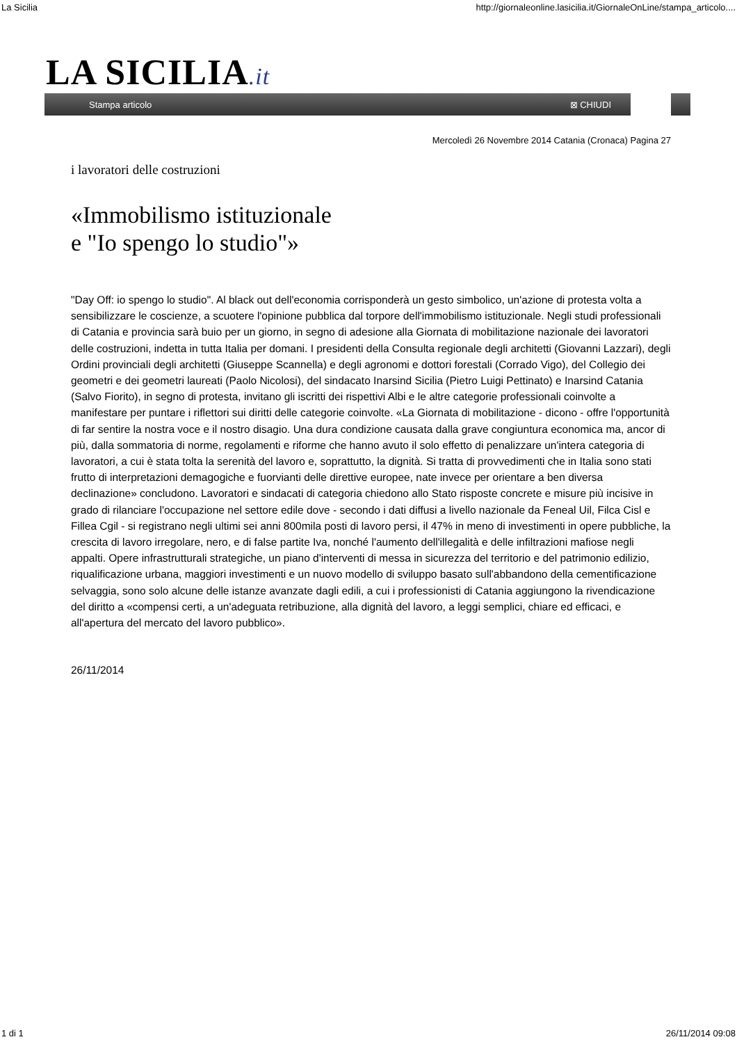La Sicilia http://giornaleonline.lasicilia.it/GiornaleOnLine/stampa_articolo....
LA SICILIA.it
Stampa articolo ⊠ CHIUDI
Mercoledì 26 Novembre 2014 Catania (Cronaca) Pagina 27
i lavoratori delle costruzioni
«Immobilismo istituzionale
e "Io spengo lo studio"»
"Day Off: io spengo lo studio". Al black out dell'economia corrisponderà un gesto simbolico, un'azione di protesta volta a sensibilizzare le coscienze, a scuotere l'opinione pubblica dal torpore dell'immobilismo istituzionale. Negli studi professionali di Catania e provincia sarà buio per un giorno, in segno di adesione alla Giornata di mobilitazione nazionale dei lavoratori delle costruzioni, indetta in tutta Italia per domani. I presidenti della Consulta regionale degli architetti (Giovanni Lazzari), degli Ordini provinciali degli architetti (Giuseppe Scannella) e degli agronomi e dottori forestali (Corrado Vigo), del Collegio dei geometri e dei geometri laureati (Paolo Nicolosi), del sindacato Inarsind Sicilia (Pietro Luigi Pettinato) e Inarsind Catania (Salvo Fiorito), in segno di protesta, invitano gli iscritti dei rispettivi Albi e le altre categorie professionali coinvolte a manifestare per puntare i riflettori sui diritti delle categorie coinvolte. «La Giornata di mobilitazione - dicono - offre l'opportunità di far sentire la nostra voce e il nostro disagio. Una dura condizione causata dalla grave congiuntura economica ma, ancor di più, dalla sommatoria di norme, regolamenti e riforme che hanno avuto il solo effetto di penalizzare un'intera categoria di lavoratori, a cui è stata tolta la serenità del lavoro e, soprattutto, la dignità. Si tratta di provvedimenti che in Italia sono stati frutto di interpretazioni demagogiche e fuorvianti delle direttive europee, nate invece per orientare a ben diversa declinazione» concludono. Lavoratori e sindacati di categoria chiedono allo Stato risposte concrete e misure più incisive in grado di rilanciare l'occupazione nel settore edile dove - secondo i dati diffusi a livello nazionale da Feneal Uil, Filca Cisl e Fillea Cgil - si registrano negli ultimi sei anni 800mila posti di lavoro persi, il 47% in meno di investimenti in opere pubbliche, la crescita di lavoro irregolare, nero, e di false partite Iva, nonché l'aumento dell'illegalità e delle infiltrazioni mafiose negli appalti. Opere infrastrutturali strategiche, un piano d'interventi di messa in sicurezza del territorio e del patrimonio edilizio, riqualificazione urbana, maggiori investimenti e un nuovo modello di sviluppo basato sull'abbandono della cementificazione selvaggia, sono solo alcune delle istanze avanzate dagli edili, a cui i professionisti di Catania aggiungono la rivendicazione del diritto a «compensi certi, a un'adeguata retribuzione, alla dignità del lavoro, a leggi semplici, chiare ed efficaci, e all'apertura del mercato del lavoro pubblico».
26/11/2014
1 di 1 26/11/2014 09:08